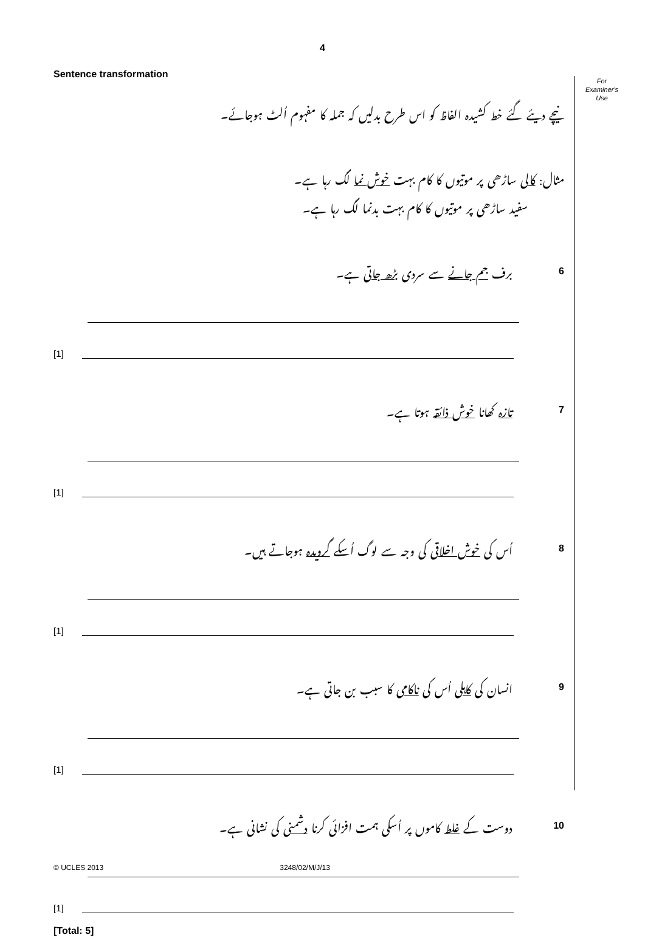4
For
Examiner's
Use
Sentence transformation
نیچے دیئے گئے خط کشیدہ الفاظ کو اس طرح بدلیں کہ جملہ کا مفہوم اُلٹ ہوجائے۔
مثال: کالی ساڑھی پر موتیوں کا کام بہت خوش نما لگ رہا ہے۔
سفید ساڑھی پر موتیوں کا کام بہت بدنما لگ رہا ہے۔
برف جم جانے سے سردی بڑھ جاتی ہے۔ 6
[1]
تازہ کھانا خوش ذائقہ ہوتا ہے۔ 7
[1]
اُس کی خوش اخلاقی کی وجہ سے لوگ اُسکے گرویدہ ہوجاتے ہیں۔ 8
[1]
انسان کی کاہلی اُس کی ناکامی کا سبب بن جاتی ہے۔ 9
[1]
دوست کے غلط کاموں پر اُسکی ہمت افزائی کرنا دشمنی کی نشانی ہے۔ 10
[1]
[Total: 5]
© UCLES 2013 3248/02/M/J/13